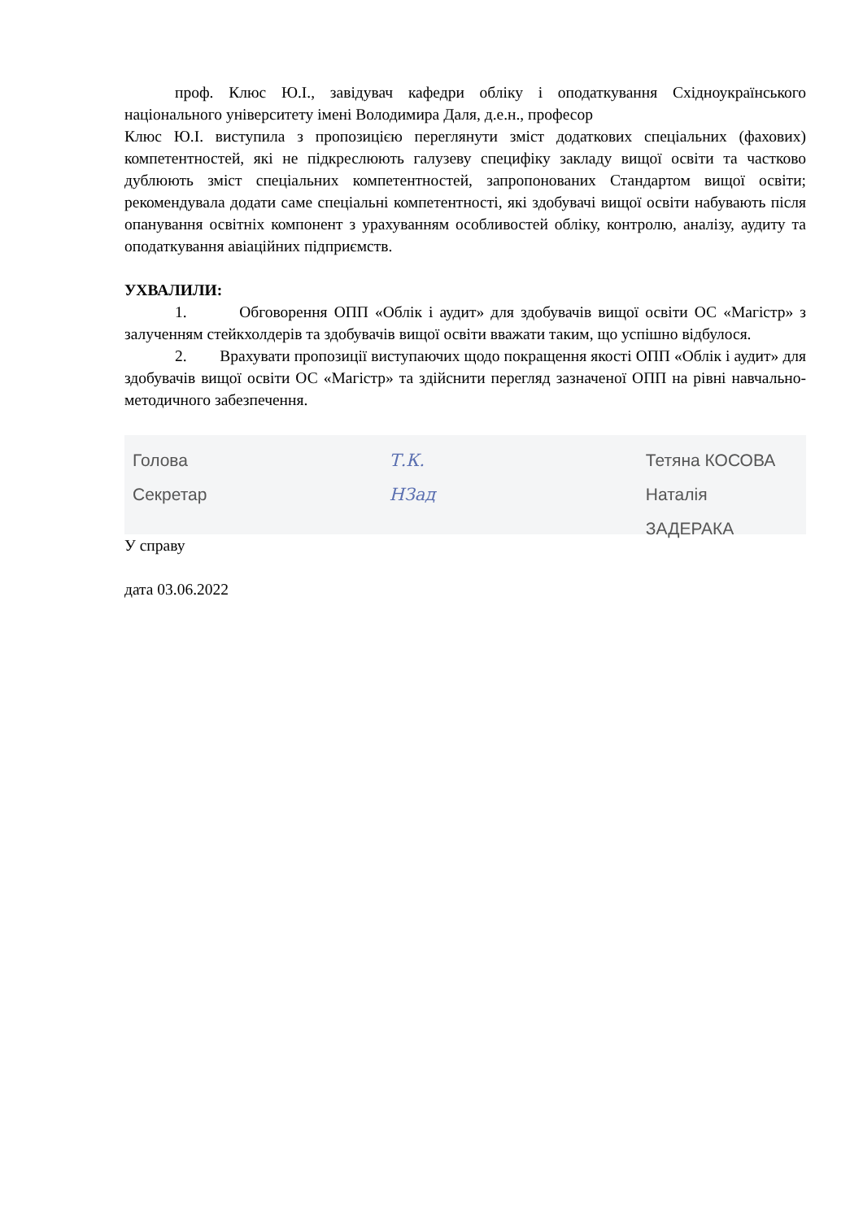проф. Клюс Ю.І., завідувач кафедри обліку і оподаткування Східноукраїнського національного університету імені Володимира Даля, д.е.н., професор
Клюс Ю.І. виступила з пропозицією переглянути зміст додаткових спеціальних (фахових) компетентностей, які не підкреслюють галузеву специфіку закладу вищої освіти та частково дублюють зміст спеціальних компетентностей, запропонованих Стандартом вищої освіти; рекомендувала додати саме спеціальні компетентності, які здобувачі вищої освіти набувають після опанування освітніх компонент з урахуванням особливостей обліку, контролю, аналізу, аудиту та оподаткування авіаційних підприємств.
УХВАЛИЛИ:
1. Обговорення ОПП «Облік і аудит» для здобувачів вищої освіти ОС «Магістр» з залученням стейкхолдерів та здобувачів вищої освіти вважати таким, що успішно відбулося.
2. Врахувати пропозиції виступаючих щодо покращення якості ОПП «Облік і аудит» для здобувачів вищої освіти ОС «Магістр» та здійснити перегляд зазначеної ОПП на рівні навчально-методичного забезпечення.
Голова
Секретар
Т.К.
НЗад
Тетяна КОСОВА
Наталія ЗАДЕРАКА
У справу
дата 03.06.2022